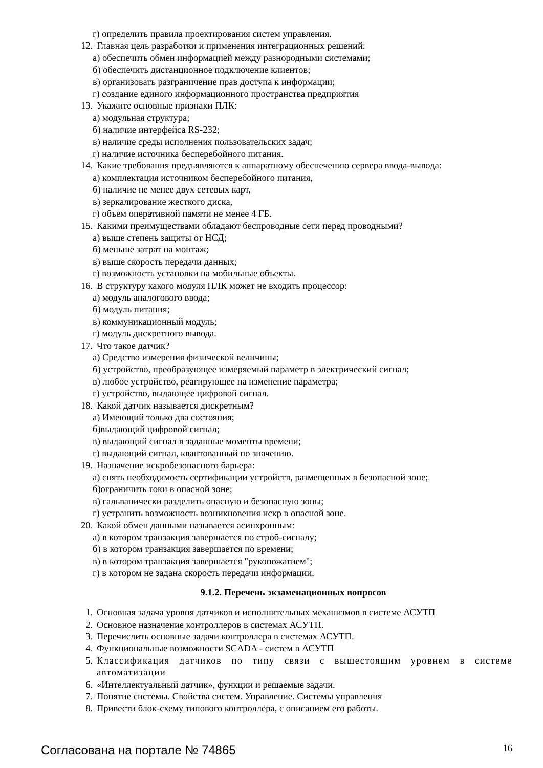г) определить правила проектирования систем управления.
12. Главная цель разработки и применения интеграционных решений:
а) обеспечить обмен информацией между разнородными системами;
б) обеспечить дистанционное подключение клиентов;
в) организовать разграничение прав доступа к информации;
г) создание единого информационного пространства предприятия
13. Укажите основные признаки ПЛК:
а) модульная структура;
б) наличие интерфейса RS-232;
в) наличие среды исполнения пользовательских задач;
г) наличие источника бесперебойного питания.
14. Какие требования предъявляются к аппаратному обеспечению сервера ввода-вывода:
а) комплектация источником бесперебойного питания,
б) наличие не менее двух сетевых карт,
в) зеркалирование жесткого диска,
г) объем оперативной памяти не менее 4 ГБ.
15. Какими преимуществами обладают беспроводные сети перед проводными?
а) выше степень защиты от НСД;
б) меньше затрат на монтаж;
в) выше скорость передачи данных;
г) возможность установки на мобильные объекты.
16. В структуру какого модуля ПЛК может не входить процессор:
а) модуль аналогового ввода;
б) модуль питания;
в) коммуникационный модуль;
г) модуль дискретного вывода.
17. Что такое датчик?
а) Средство измерения физической величины;
б) устройство, преобразующее измеряемый параметр в электрический сигнал;
в) любое устройство, реагирующее на изменение параметра;
г) устройство, выдающее цифровой сигнал.
18. Какой датчик называется дискретным?
а) Имеющий только два состояния;
б)выдающий цифровой сигнал;
в) выдающий сигнал в заданные моменты времени;
г) выдающий сигнал, квантованный по значению.
19. Назначение искробезопасного барьера:
а) снять необходимость сертификации устройств, размещенных в безопасной зоне;
б)ограничить токи в опасной зоне;
в) гальванически разделить опасную и безопасную зоны;
г) устранить возможность возникновения искр в опасной зоне.
20. Какой обмен данными называется асинхронным:
а) в котором транзакция завершается по строб-сигналу;
б) в котором транзакция завершается по времени;
в) в котором транзакция завершается "рукопожатием";
г) в котором не задана скорость передачи информации.
9.1.2. Перечень экзаменационных вопросов
1. Основная задача уровня датчиков и исполнительных механизмов в системе АСУТП
2. Основное назначение контроллеров в системах АСУТП.
3. Перечислить основные задачи контроллера в системах АСУТП.
4. Функциональные возможности SCADA - систем в АСУТП
5. Классификация датчиков по типу связи с вышестоящим уровнем в системе автоматизации
6. «Интеллектуальный датчик», функции и решаемые задачи.
7. Понятие системы. Свойства систем. Управление. Системы управления
8. Привести блок-схему типового контроллера, с описанием его работы.
Согласована на портале № 74865 16